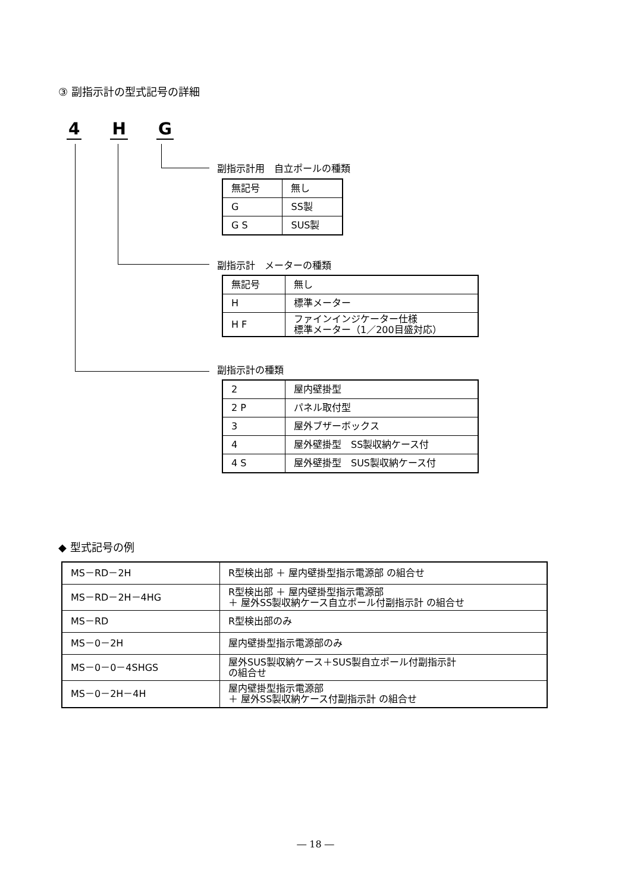③ 副指示計の型式記号の詳細
4 H G
副指示計用　自立ポールの種類
| 無記号 | 無し |
| G | SS製 |
| G S | SUS製 |
副指示計　メーターの種類
| 無記号 | 無し |
| H | 標準メーター |
| H F | ファインインジケーター仕様 標準メーター（1／200目盛対応） |
副指示計の種類
| 2 | 屋内壁掛型 |
| 2 P | パネル取付型 |
| 3 | 屋外ブザーボックス |
| 4 | 屋外壁掛型 SS製収納ケース付 |
| 4 S | 屋外壁掛型 SUS製収納ケース付 |
◆ 型式記号の例
| MS－RD－2H | R型検出部 ＋ 屋内壁掛型指示電源部 の組合せ |
| MS－RD－2H－4HG | R型検出部 ＋ 屋内壁掛型指示電源部 ＋ 屋外SS製収納ケース自立ポール付副指示計 の組合せ |
| MS－RD | R型検出部のみ |
| MS－0－2H | 屋内壁掛型指示電源部のみ |
| MS－0－0－4SHGS | 屋外SUS製収納ケース＋SUS製自立ポール付副指示計 の組合せ |
| MS－0－2H－4H | 屋内壁掛型指示電源部 ＋ 屋外SS製収納ケース付副指示計 の組合せ |
― 18 ―